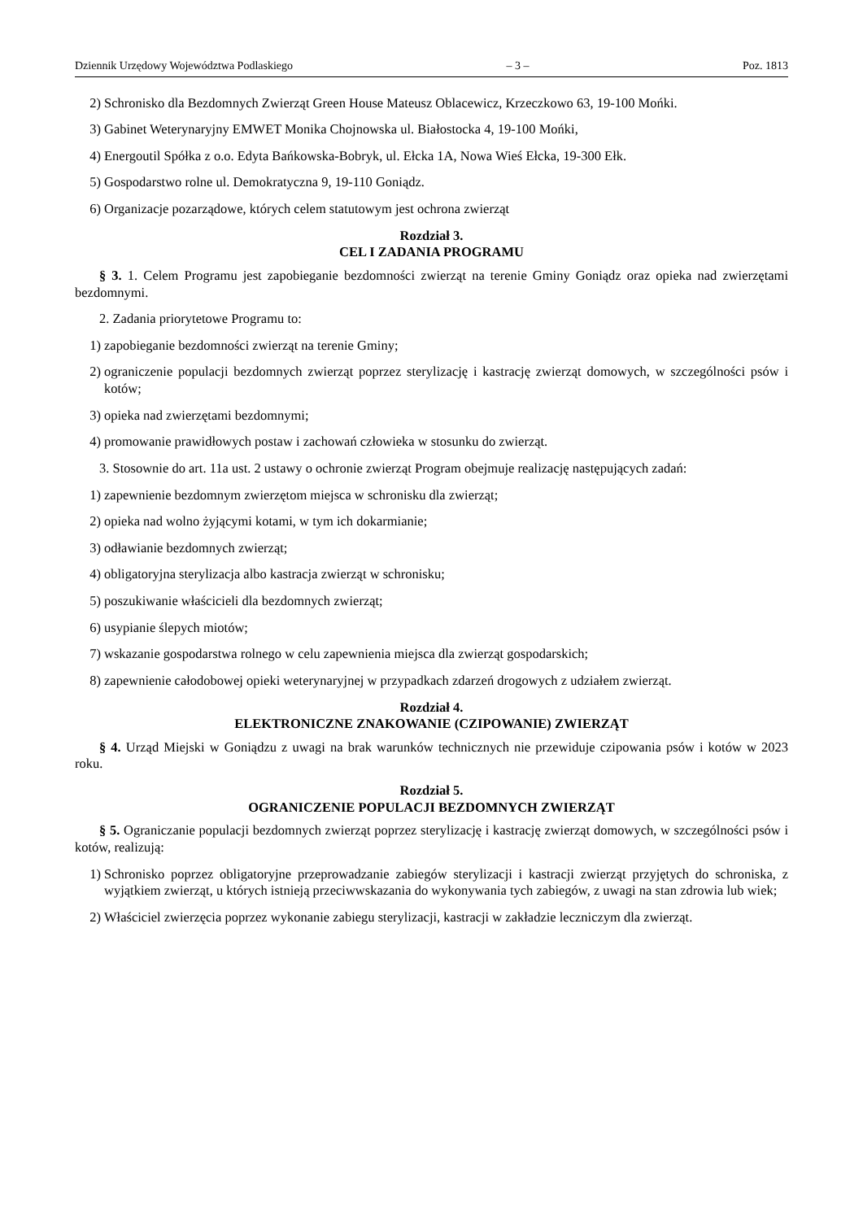Dziennik Urzędowy Województwa Podlaskiego – 3 – Poz. 1813
2) Schronisko dla Bezdomnych Zwierząt Green House Mateusz Oblacewicz, Krzeczkowo 63, 19-100 Mońki.
3) Gabinet Weterynaryjny EMWET Monika Chojnowska ul. Białostocka 4, 19-100 Mońki,
4) Energoutil Spółka z o.o. Edyta Bańkowska-Bobryk, ul. Ełcka 1A, Nowa Wieś Ełcka, 19-300 Ełk.
5) Gospodarstwo rolne ul. Demokratyczna 9, 19-110 Goniądz.
6) Organizacje pozarządowe, których celem statutowym jest ochrona zwierząt
Rozdział 3.
CEL I ZADANIA PROGRAMU
§ 3. 1. Celem Programu jest zapobieganie bezdomności zwierząt na terenie Gminy Goniądz oraz opieka nad zwierzętami bezdomnymi.
2. Zadania priorytetowe Programu to:
1) zapobieganie bezdomności zwierząt na terenie Gminy;
2) ograniczenie populacji bezdomnych zwierząt poprzez sterylizację i kastrację zwierząt domowych, w szczególności psów i kotów;
3) opieka nad zwierzętami bezdomnymi;
4) promowanie prawidłowych postaw i zachowań człowieka w stosunku do zwierząt.
3. Stosownie do art. 11a ust. 2 ustawy o ochronie zwierząt Program obejmuje realizację następujących zadań:
1) zapewnienie bezdomnym zwierzętom miejsca w schronisku dla zwierząt;
2) opieka nad wolno żyjącymi kotami, w tym ich dokarmianie;
3) odławianie bezdomnych zwierząt;
4) obligatoryjna sterylizacja albo kastracja zwierząt w schronisku;
5) poszukiwanie właścicieli dla bezdomnych zwierząt;
6) usypianie ślepych miotów;
7) wskazanie gospodarstwa rolnego w celu zapewnienia miejsca dla zwierząt gospodarskich;
8) zapewnienie całodobowej opieki weterynaryjnej w przypadkach zdarzeń drogowych z udziałem zwierząt.
Rozdział 4.
ELEKTRONICZNE ZNAKOWANIE (CZIPOWANIE) ZWIERZĄT
§ 4. Urząd Miejski w Goniądzu z uwagi na brak warunków technicznych nie przewiduje czipowania psów i kotów w 2023 roku.
Rozdział 5.
OGRANICZENIE POPULACJI BEZDOMNYCH ZWIERZĄT
§ 5. Ograniczanie populacji bezdomnych zwierząt poprzez sterylizację i kastrację zwierząt domowych, w szczególności psów i kotów, realizują:
1) Schronisko poprzez obligatoryjne przeprowadzanie zabiegów sterylizacji i kastracji zwierząt przyjętych do schroniska, z wyjątkiem zwierząt, u których istnieją przeciwwskazania do wykonywania tych zabiegów, z uwagi na stan zdrowia lub wiek;
2) Właściciel zwierzęcia poprzez wykonanie zabiegu sterylizacji, kastracji w zakładzie leczniczym dla zwierząt.